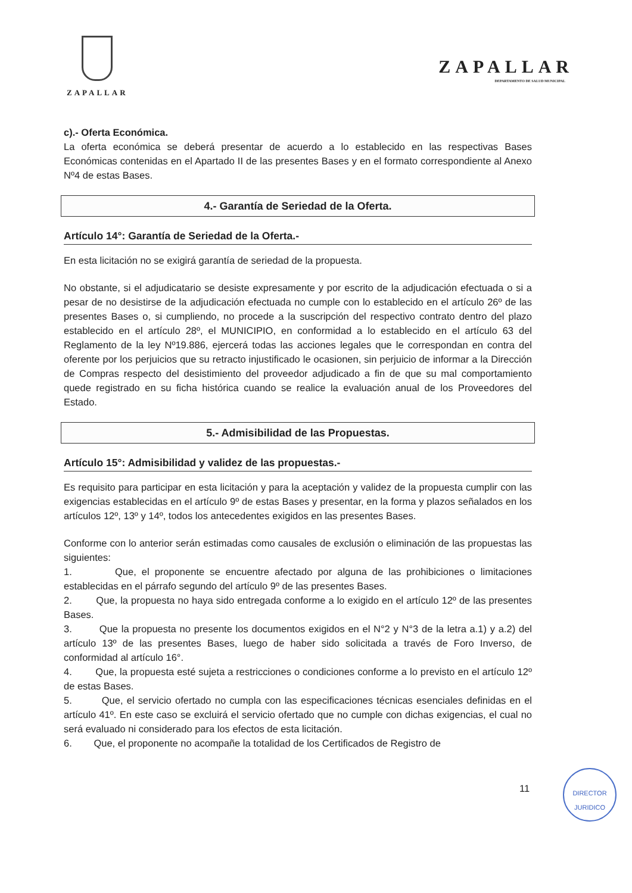ZAPALLAR
ZAPALLAR
DEPARTAMENTO DE SALUD MUNICIPAL
c).- Oferta Económica.
La oferta económica se deberá presentar de acuerdo a lo establecido en las respectivas Bases Económicas contenidas en el Apartado II de las presentes Bases y en el formato correspondiente al Anexo Nº4 de estas Bases.
4.- Garantía de Seriedad de la Oferta.
Artículo 14°: Garantía de Seriedad de la Oferta.-
En esta licitación no se exigirá garantía de seriedad de la propuesta.
No obstante, si el adjudicatario se desiste expresamente y por escrito de la adjudicación efectuada o si a pesar de no desistirse de la adjudicación efectuada no cumple con lo establecido en el artículo 26º de las presentes Bases o, si cumpliendo, no procede a la suscripción del respectivo contrato dentro del plazo establecido en el artículo 28º, el MUNICIPIO, en conformidad a lo establecido en el artículo 63 del Reglamento de la ley Nº19.886, ejercerá todas las acciones legales que le correspondan en contra del oferente por los perjuicios que su retracto injustificado le ocasionen, sin perjuicio de informar a la Dirección de Compras respecto del desistimiento del proveedor adjudicado a fin de que su mal comportamiento quede registrado en su ficha histórica cuando se realice la evaluación anual de los Proveedores del Estado.
5.- Admisibilidad de las Propuestas.
Artículo 15°: Admisibilidad y validez de las propuestas.-
Es requisito para participar en esta licitación y para la aceptación y validez de la propuesta cumplir con las exigencias establecidas en el artículo 9º de estas Bases y presentar, en la forma y plazos señalados en los artículos 12º, 13º y 14º, todos los antecedentes exigidos en las presentes Bases.
Conforme con lo anterior serán estimadas como causales de exclusión o eliminación de las propuestas las siguientes:
1. Que, el proponente se encuentre afectado por alguna de las prohibiciones o limitaciones establecidas en el párrafo segundo del artículo 9º de las presentes Bases.
2. Que, la propuesta no haya sido entregada conforme a lo exigido en el artículo 12º de las presentes Bases.
3. Que la propuesta no presente los documentos exigidos en el N°2 y N°3 de la letra a.1) y a.2) del artículo 13º de las presentes Bases, luego de haber sido solicitada a través de Foro Inverso, de conformidad al artículo 16°.
4. Que, la propuesta esté sujeta a restricciones o condiciones conforme a lo previsto en el artículo 12º de estas Bases.
5. Que, el servicio ofertado no cumpla con las especificaciones técnicas esenciales definidas en el artículo 41º. En este caso se excluirá el servicio ofertado que no cumple con dichas exigencias, el cual no será evaluado ni considerado para los efectos de esta licitación.
6. Que, el proponente no acompañe la totalidad de los Certificados de Registro de
11
DIRECTOR
JURIDICO